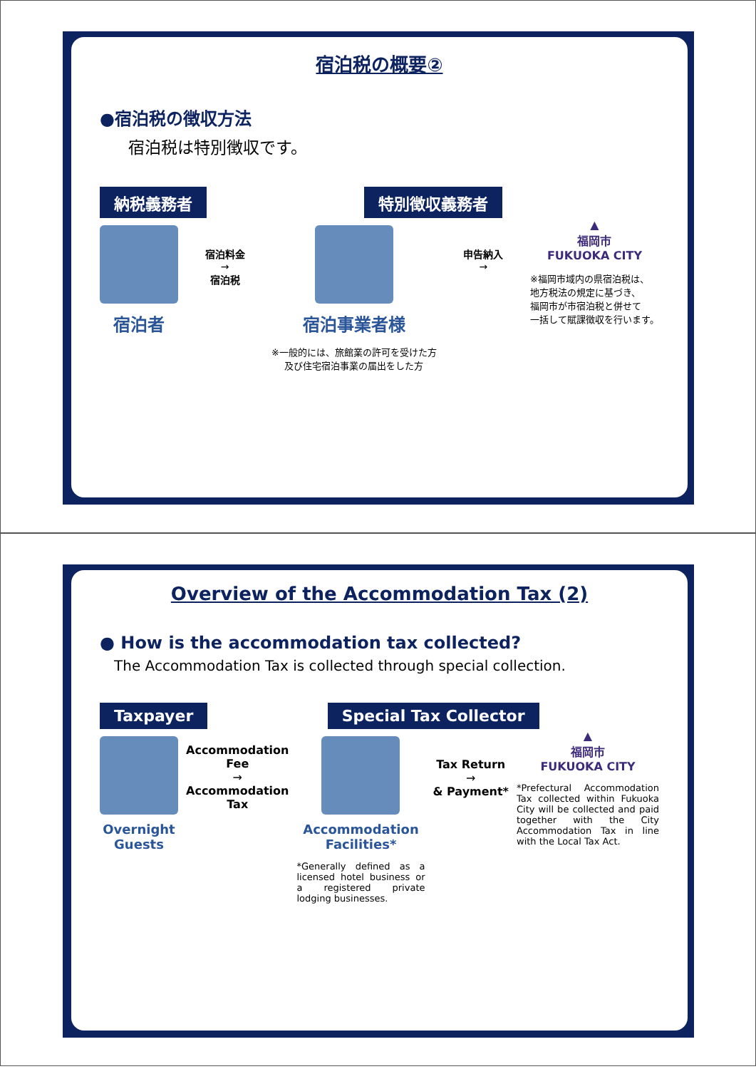宿泊税の概要②
●宿泊税の徴収方法
宿泊税は特別徴収です。
納税義務者 特別徴収義務者
宿泊者
宿泊料金
→
宿泊税
宿泊事業者様
※一般的には、旅館業の許可を受けた方
及び住宅宿泊事業の届出をした方
申告納入
→
▲
福岡市
FUKUOKA CITY
※福岡市域内の県宿泊税は、
地方税法の規定に基づき、
福岡市が市宿泊税と併せて
一括して賦課徴収を行います。
Overview of the Accommodation Tax (2)
● How is the accommodation tax collected?
The Accommodation Tax is collected through special collection.
Taxpayer Special Tax Collector
Overnight
Guests
Accommodation
Fee
→
Accommodation
Tax
Accommodation
Facilities*
*Generally defined as a licensed hotel business or a registered private lodging businesses.
Tax Return
→
& Payment*
▲
福岡市
FUKUOKA CITY
*Prefectural Accommodation Tax collected within Fukuoka City will be collected and paid together with the City Accommodation Tax in line with the Local Tax Act.